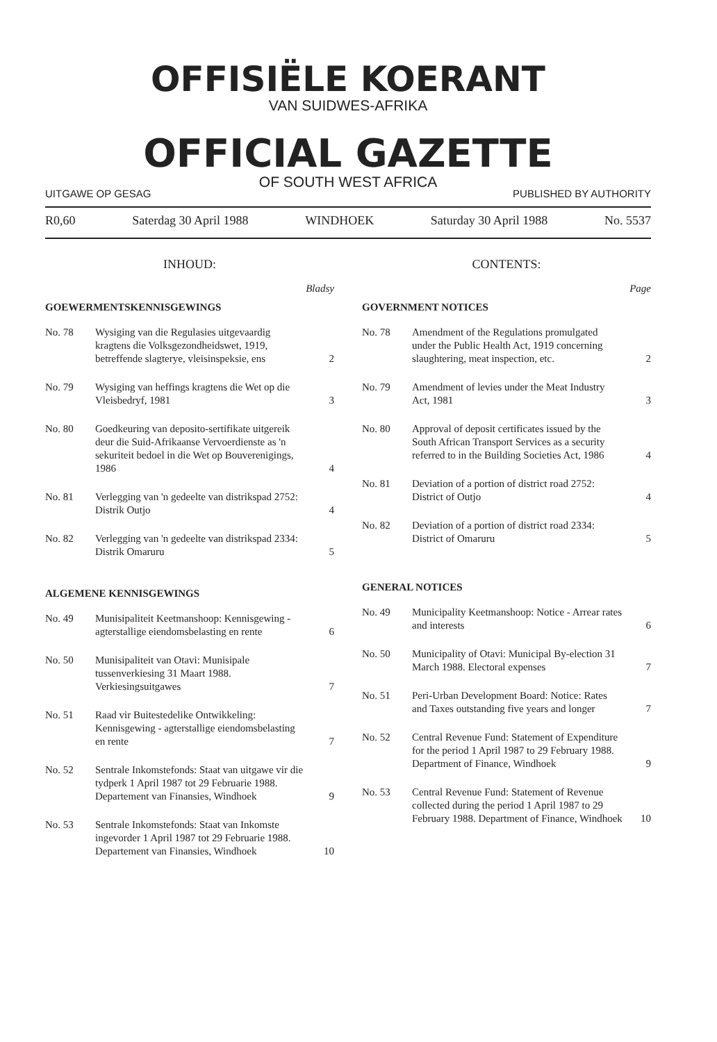OFFISIËLE KOERANT
VAN SUIDWES-AFRIKA
OFFICIAL GAZETTE
OF SOUTH WEST AFRICA
UITGAWE OP GESAG PUBLISHED BY AUTHORITY
R0,60 Saterdag 30 April 1988 WINDHOEK Saturday 30 April 1988 No. 5537
INHOUD:
Bladsy
GOEWERMENTSKENNISGEWINGS
| No. 78 | Wysiging van die Regulasies uitgevaardig kragtens die Volksgezondheidswet, 1919, betreffende slagterye, vleisinspeksie, ens | 2 |
| No. 79 | Wysiging van heffings kragtens die Wet op die Vleisbedryf, 1981 | 3 |
| No. 80 | Goedkeuring van deposito-sertifikate uitgereik deur die Suid-Afrikaanse Vervoerdienste as 'n sekuriteit bedoel in die Wet op Bouverenigings, 1986 | 4 |
| No. 81 | Verlegging van 'n gedeelte van distrikspad 2752: Distrik Outjo | 4 |
| No. 82 | Verlegging van 'n gedeelte van distrikspad 2334: Distrik Omaruru | 5 |
ALGEMENE KENNISGEWINGS
| No. 49 | Munisipaliteit Keetmanshoop: Kennisgewing - agterstallige eiendomsbelasting en rente | 6 |
| No. 50 | Munisipaliteit van Otavi: Munisipale tussenverkiesing 31 Maart 1988. Verkiesingsuitgawes | 7 |
| No. 51 | Raad vir Buitestedelike Ontwikkeling: Kennisgewing - agterstallige eiendomsbelasting en rente | 7 |
| No. 52 | Sentrale Inkomstefonds: Staat van uitgawe vir die tydperk 1 April 1987 tot 29 Februarie 1988. Departement van Finansies, Windhoek | 9 |
| No. 53 | Sentrale Inkomstefonds: Staat van Inkomste ingevorder 1 April 1987 tot 29 Februarie 1988. Departement van Finansies, Windhoek | 10 |
CONTENTS:
Page
GOVERNMENT NOTICES
| No. 78 | Amendment of the Regulations promulgated under the Public Health Act, 1919 concerning slaughtering, meat inspection, etc. | 2 |
| No. 79 | Amendment of levies under the Meat Industry Act, 1981 | 3 |
| No. 80 | Approval of deposit certificates issued by the South African Transport Services as a security referred to in the Building Societies Act, 1986 | 4 |
| No. 81 | Deviation of a portion of district road 2752: District of Outjo | 4 |
| No. 82 | Deviation of a portion of district road 2334: District of Omaruru | 5 |
GENERAL NOTICES
| No. 49 | Municipality Keetmanshoop: Notice - Arrear rates and interests | 6 |
| No. 50 | Municipality of Otavi: Municipal By-election 31 March 1988. Electoral expenses | 7 |
| No. 51 | Peri-Urban Development Board: Notice: Rates and Taxes outstanding five years and longer | 7 |
| No. 52 | Central Revenue Fund: Statement of Expenditure for the period 1 April 1987 to 29 February 1988. Department of Finance, Windhoek | 9 |
| No. 53 | Central Revenue Fund: Statement of Revenue collected during the period 1 April 1987 to 29 February 1988. Department of Finance, Windhoek | 10 |